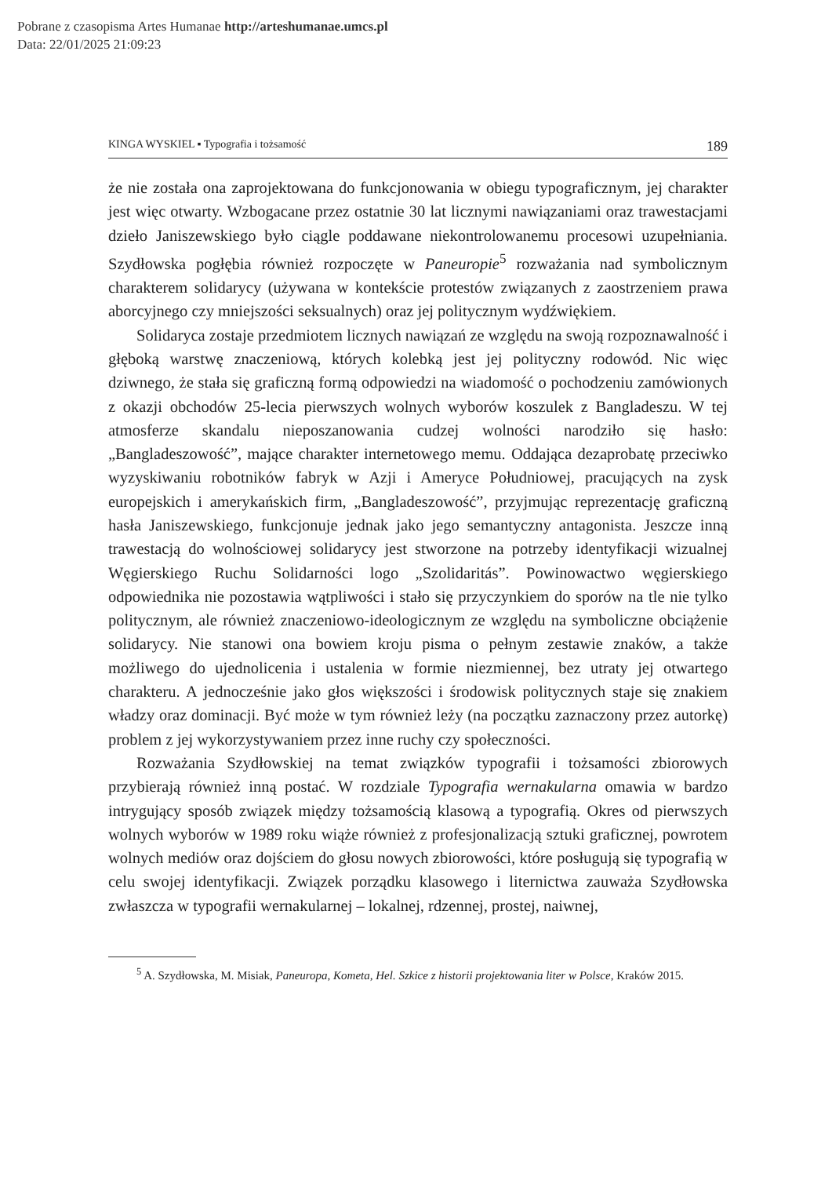Pobrane z czasopisma Artes Humanae http://arteshumanae.umcs.pl
Data: 22/01/2025 21:09:23
KINGA WYSKIEL ▪ Typografia i tożsamość 189
że nie została ona zaprojektowana do funkcjonowania w obiegu typograficznym, jej charakter jest więc otwarty. Wzbogacane przez ostatnie 30 lat licznymi nawiązaniami oraz trawestacjami dzieło Janiszewskiego było ciągle poddawane niekontrolowanemu procesowi uzupełniania. Szydłowska pogłębia również rozpoczęte w Paneuropie<sup>5</sup> rozważania nad symbolicznym charakterem solidarycy (używana w kontekście protestów związanych z zaostrzeniem prawa aborcyjnego czy mniejszości seksualnych) oraz jej politycznym wydźwiękiem.
Solidaryca zostaje przedmiotem licznych nawiązań ze względu na swoją rozpoznawalność i głęboką warstwę znaczeniową, których kolebką jest jej polityczny rodowód. Nic więc dziwnego, że stała się graficzną formą odpowiedzi na wiadomość o pochodzeniu zamówionych z okazji obchodów 25-lecia pierwszych wolnych wyborów koszulek z Bangladeszu. W tej atmosferze skandalu nieposzanowania cudzej wolności narodziło się hasło: „Bangladeszowość”, mające charakter internetowego memu. Oddająca dezaprobatę przeciwko wyzyskiwaniu robotników fabryk w Azji i Ameryce Południowej, pracujących na zysk europejskich i amerykańskich firm, „Bangladeszowość”, przyjmując reprezentację graficzną hasła Janiszewskiego, funkcjonuje jednak jako jego semantyczny antagonista. Jeszcze inną trawestacją do wolnościowej solidarycy jest stworzone na potrzeby identyfikacji wizualnej Węgierskiego Ruchu Solidarności logo „Szolidaritás”. Powinowactwo węgierskiego odpowiednika nie pozostawia wątpliwości i stało się przyczynkiem do sporów na tle nie tylko politycznym, ale również znaczeniowo-ideologicznym ze względu na symboliczne obciążenie solidarycy. Nie stanowi ona bowiem kroju pisma o pełnym zestawie znaków, a także możliwego do ujednolicenia i ustalenia w formie niezmiennej, bez utraty jej otwartego charakteru. A jednocześnie jako głos większości i środowisk politycznych staje się znakiem władzy oraz dominacji. Być może w tym również leży (na początku zaznaczony przez autorkę) problem z jej wykorzystywaniem przez inne ruchy czy społeczności.
Rozważania Szydłowskiej na temat związków typografii i tożsamości zbiorowych przybierają również inną postać. W rozdziale Typografia wernakularna omawia w bardzo intrygujący sposób związek między tożsamością klasową a typografią. Okres od pierwszych wolnych wyborów w 1989 roku wiąże również z profesjonalizacją sztuki graficznej, powrotem wolnych mediów oraz dojściem do głosu nowych zbiorowości, które posługują się typografią w celu swojej identyfikacji. Związek porządku klasowego i liternictwa zauważa Szydłowska zwłaszcza w typografii wernakularnej – lokalnej, rdzennej, prostej, naiwnej,
<sup>5</sup> A. Szydłowska, M. Misiak, Paneuropa, Kometa, Hel. Szkice z historii projektowania liter w Polsce, Kraków 2015.